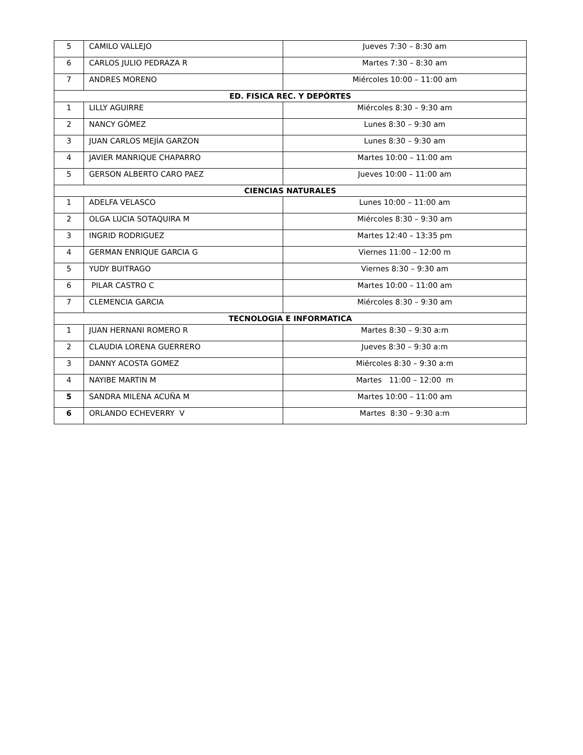| 5 | CAMILO VALLEJO | Jueves 7:30 – 8:30 am |
| 6 | CARLOS JULIO PEDRAZA R | Martes 7:30 – 8:30 am |
| 7 | ANDRES MORENO | Miércoles 10:00 – 11:00 am |
| ED. FISICA REC. Y DEPÓRTES | | |
| 1 | LILLY AGUIRRE | Miércoles 8:30 – 9:30 am |
| 2 | NANCY GÓMEZ | Lunes 8:30 – 9:30 am |
| 3 | JUAN CARLOS MEJÍA GARZON | Lunes 8:30 – 9:30 am |
| 4 | JAVIER MANRIQUE CHAPARRO | Martes 10:00 – 11:00 am |
| 5 | GERSON ALBERTO CARO PAEZ | Jueves 10:00 – 11:00 am |
| CIENCIAS NATURALES | | |
| 1 | ADELFA VELASCO | Lunes 10:00 – 11:00 am |
| 2 | OLGA LUCIA SOTAQUIRA M | Miércoles 8:30 – 9:30 am |
| 3 | INGRID RODRIGUEZ | Martes 12:40 – 13:35 pm |
| 4 | GERMAN ENRIQUE GARCIA G | Viernes 11:00 – 12:00 m |
| 5 | YUDY BUITRAGO | Viernes 8:30 – 9:30 am |
| 6 | PILAR CASTRO C | Martes 10:00 – 11:00 am |
| 7 | CLEMENCIA GARCIA | Miércoles 8:30 – 9:30 am |
| TECNOLOGIA E INFORMATICA | | |
| 1 | JUAN HERNANI ROMERO R | Martes 8:30 – 9:30 a:m |
| 2 | CLAUDIA LORENA GUERRERO | Jueves 8:30 – 9:30 a:m |
| 3 | DANNY ACOSTA GOMEZ | Miércoles 8:30 – 9:30 a:m |
| 4 | NAYIBE MARTIN M | Martes 11:00 – 12:00 m |
| 5 | SANDRA MILENA ACUÑA M | Martes 10:00 – 11:00 am |
| 6 | ORLANDO ECHEVERRY V | Martes 8:30 – 9:30 a:m |